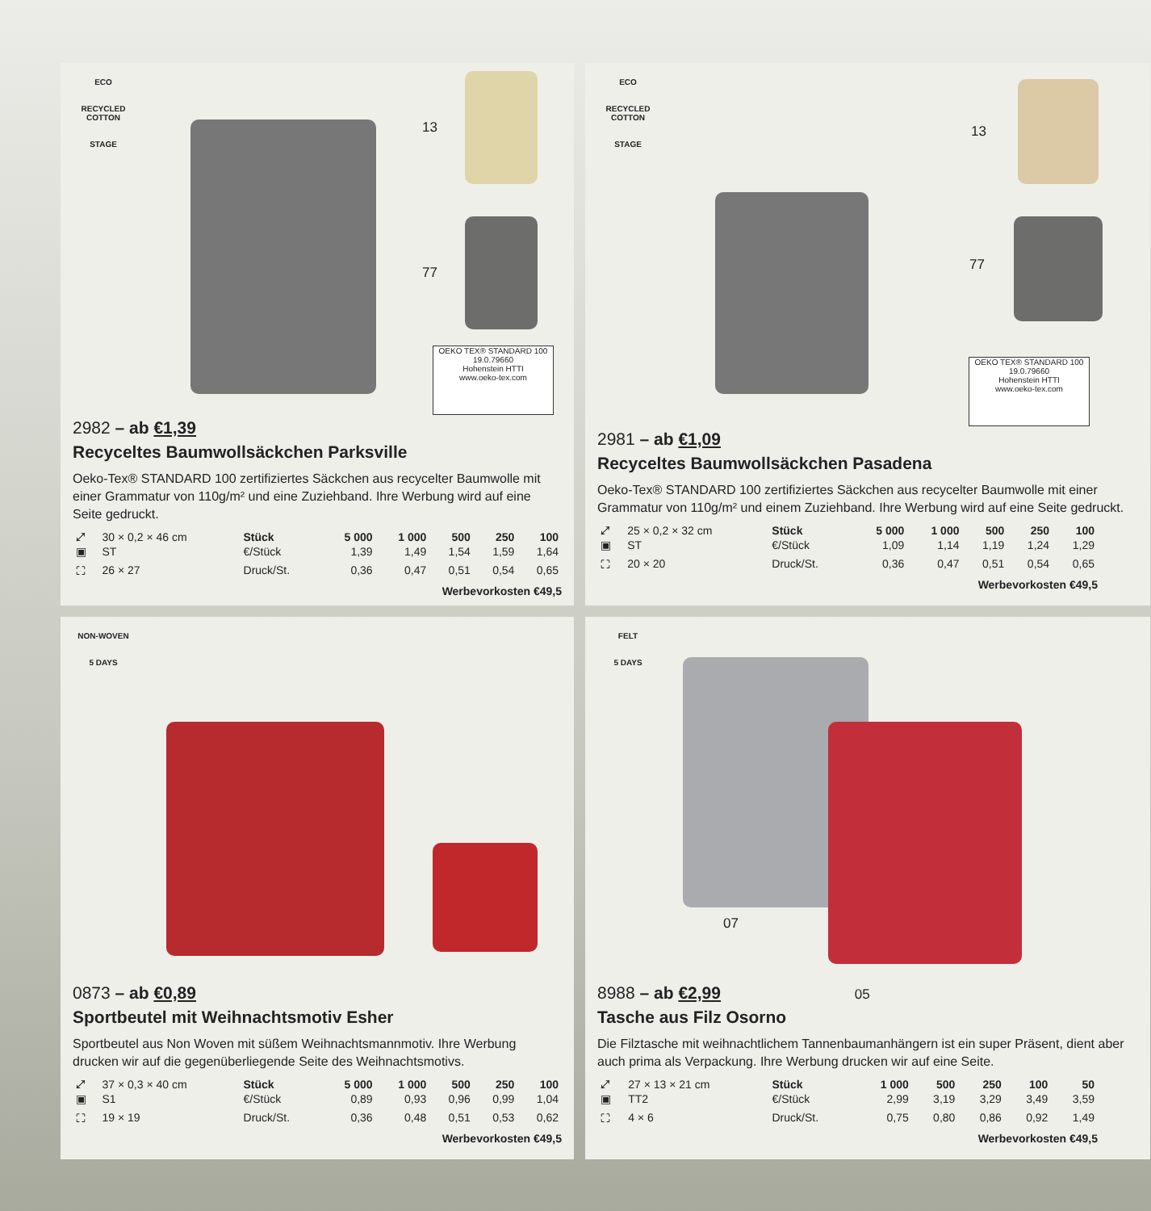ECO
RECYCLED COTTON
STAGE
13
77
OEKO TEX® STANDARD 100
19.0.79660
Hohenstein HTTI
www.oeko-tex.com
2982 – ab €1,39
Recyceltes Baumwollsäckchen Parksville
Oeko-Tex® STANDARD 100 zertifiziertes Säckchen aus recycelter Baumwolle mit einer Grammatur von 110g/m² und eine Zuziehband. Ihre Werbung wird auf eine Seite gedruckt.
| ⤢ | 30 × 0,2 × 46 cm | Stück | 5 000 | 1 000 | 500 | 250 | 100 |
| ▣ | ST | €/Stück | 1,39 | 1,49 | 1,54 | 1,59 | 1,64 |
| ⛶ | 26 × 27 | Druck/St. | 0,36 | 0,47 | 0,51 | 0,54 | 0,65 |
Werbevorkosten €49,5
ECO
RECYCLED COTTON
STAGE
13
77
OEKO TEX® STANDARD 100
19.0.79660
Hohenstein HTTI
www.oeko-tex.com
2981 – ab €1,09
Recyceltes Baumwollsäckchen Pasadena
Oeko-Tex® STANDARD 100 zertifiziertes Säckchen aus recycelter Baumwolle mit einer Grammatur von 110g/m² und einem Zuziehband. Ihre Werbung wird auf eine Seite gedruckt.
| ⤢ | 25 × 0,2 × 32 cm | Stück | 5 000 | 1 000 | 500 | 250 | 100 |
| ▣ | ST | €/Stück | 1,09 | 1,14 | 1,19 | 1,24 | 1,29 |
| ⛶ | 20 × 20 | Druck/St. | 0,36 | 0,47 | 0,51 | 0,54 | 0,65 |
Werbevorkosten €49,5
NON-WOVEN
5 DAYS
0873 – ab €0,89
Sportbeutel mit Weihnachtsmotiv Esher
Sportbeutel aus Non Woven mit süßem Weihnachtsmannmotiv. Ihre Werbung drucken wir auf die gegenüberliegende Seite des Weihnachtsmotivs.
| ⤢ | 37 × 0,3 × 40 cm | Stück | 5 000 | 1 000 | 500 | 250 | 100 |
| ▣ | S1 | €/Stück | 0,89 | 0,93 | 0,96 | 0,99 | 1,04 |
| ⛶ | 19 × 19 | Druck/St. | 0,36 | 0,48 | 0,51 | 0,53 | 0,62 |
Werbevorkosten €49,5
FELT
5 DAYS
07
8988 – ab €2,99 05
Tasche aus Filz Osorno
Die Filztasche mit weihnachtlichem Tannenbaumanhängern ist ein super Präsent, dient aber auch prima als Verpackung. Ihre Werbung drucken wir auf eine Seite.
| ⤢ | 27 × 13 × 21 cm | Stück | 1 000 | 500 | 250 | 100 | 50 |
| ▣ | TT2 | €/Stück | 2,99 | 3,19 | 3,29 | 3,49 | 3,59 |
| ⛶ | 4 × 6 | Druck/St. | 0,75 | 0,80 | 0,86 | 0,92 | 1,49 |
Werbevorkosten €49,5